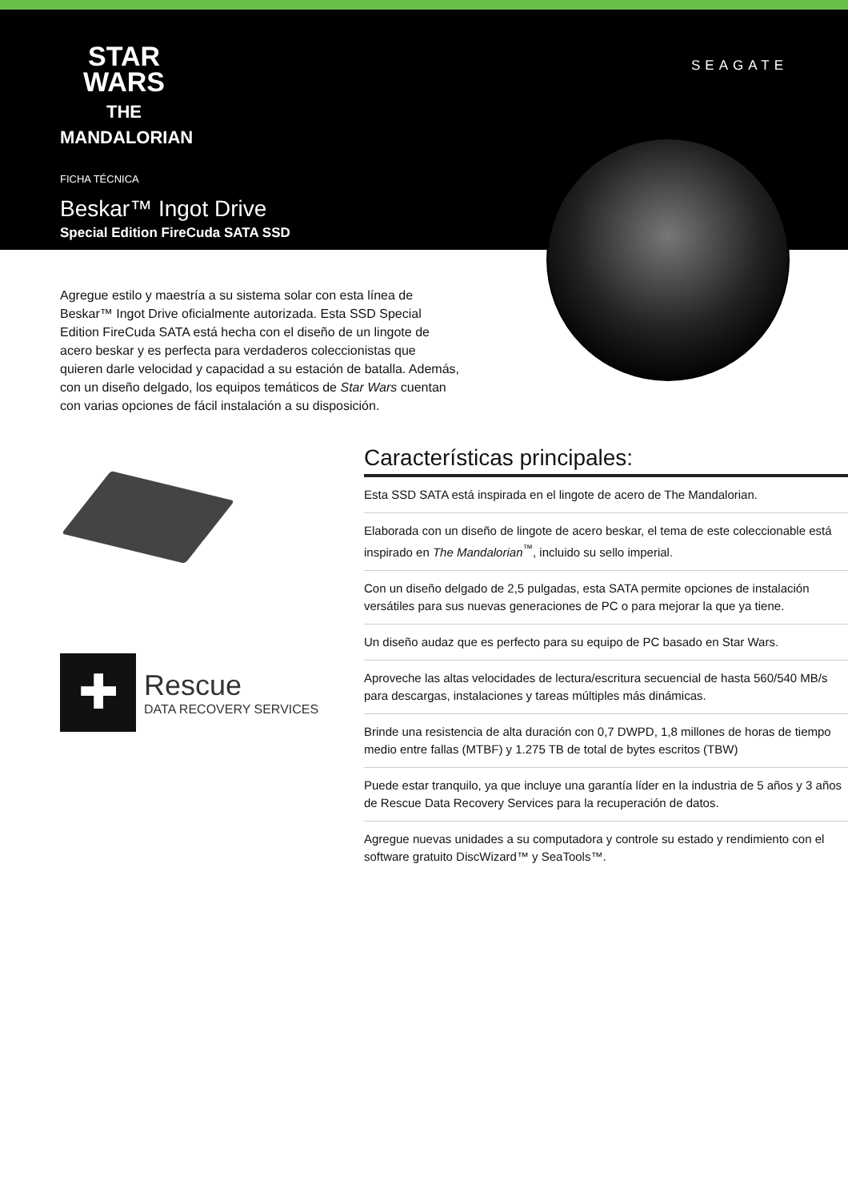STAR
WARS
THE MANDALORIAN
SEAGATE
FICHA TÉCNICA
Beskar™ Ingot Drive
Special Edition FireCuda SATA SSD
Agregue estilo y maestría a su sistema solar con esta línea de Beskar™ Ingot Drive oficialmente autorizada. Esta SSD Special Edition FireCuda SATA está hecha con el diseño de un lingote de acero beskar y es perfecta para verdaderos coleccionistas que quieren darle velocidad y capacidad a su estación de batalla. Además, con un diseño delgado, los equipos temáticos de Star Wars cuentan con varias opciones de fácil instalación a su disposición.
✚
Rescue
DATA RECOVERY SERVICES
Características principales:
Esta SSD SATA está inspirada en el lingote de acero de The Mandalorian.
Elaborada con un diseño de lingote de acero beskar, el tema de este coleccionable está inspirado en The Mandalorian<sup>™</sup>, incluido su sello imperial.
Con un diseño delgado de 2,5 pulgadas, esta SATA permite opciones de instalación versátiles para sus nuevas generaciones de PC o para mejorar la que ya tiene.
Un diseño audaz que es perfecto para su equipo de PC basado en Star Wars.
Aproveche las altas velocidades de lectura/escritura secuencial de hasta 560/540 MB/s para descargas, instalaciones y tareas múltiples más dinámicas.
Brinde una resistencia de alta duración con 0,7 DWPD, 1,8 millones de horas de tiempo medio entre fallas (MTBF) y 1.275 TB de total de bytes escritos (TBW)
Puede estar tranquilo, ya que incluye una garantía líder en la industria de 5 años y 3 años de Rescue Data Recovery Services para la recuperación de datos.
Agregue nuevas unidades a su computadora y controle su estado y rendimiento con el software gratuito DiscWizard™ y SeaTools™.